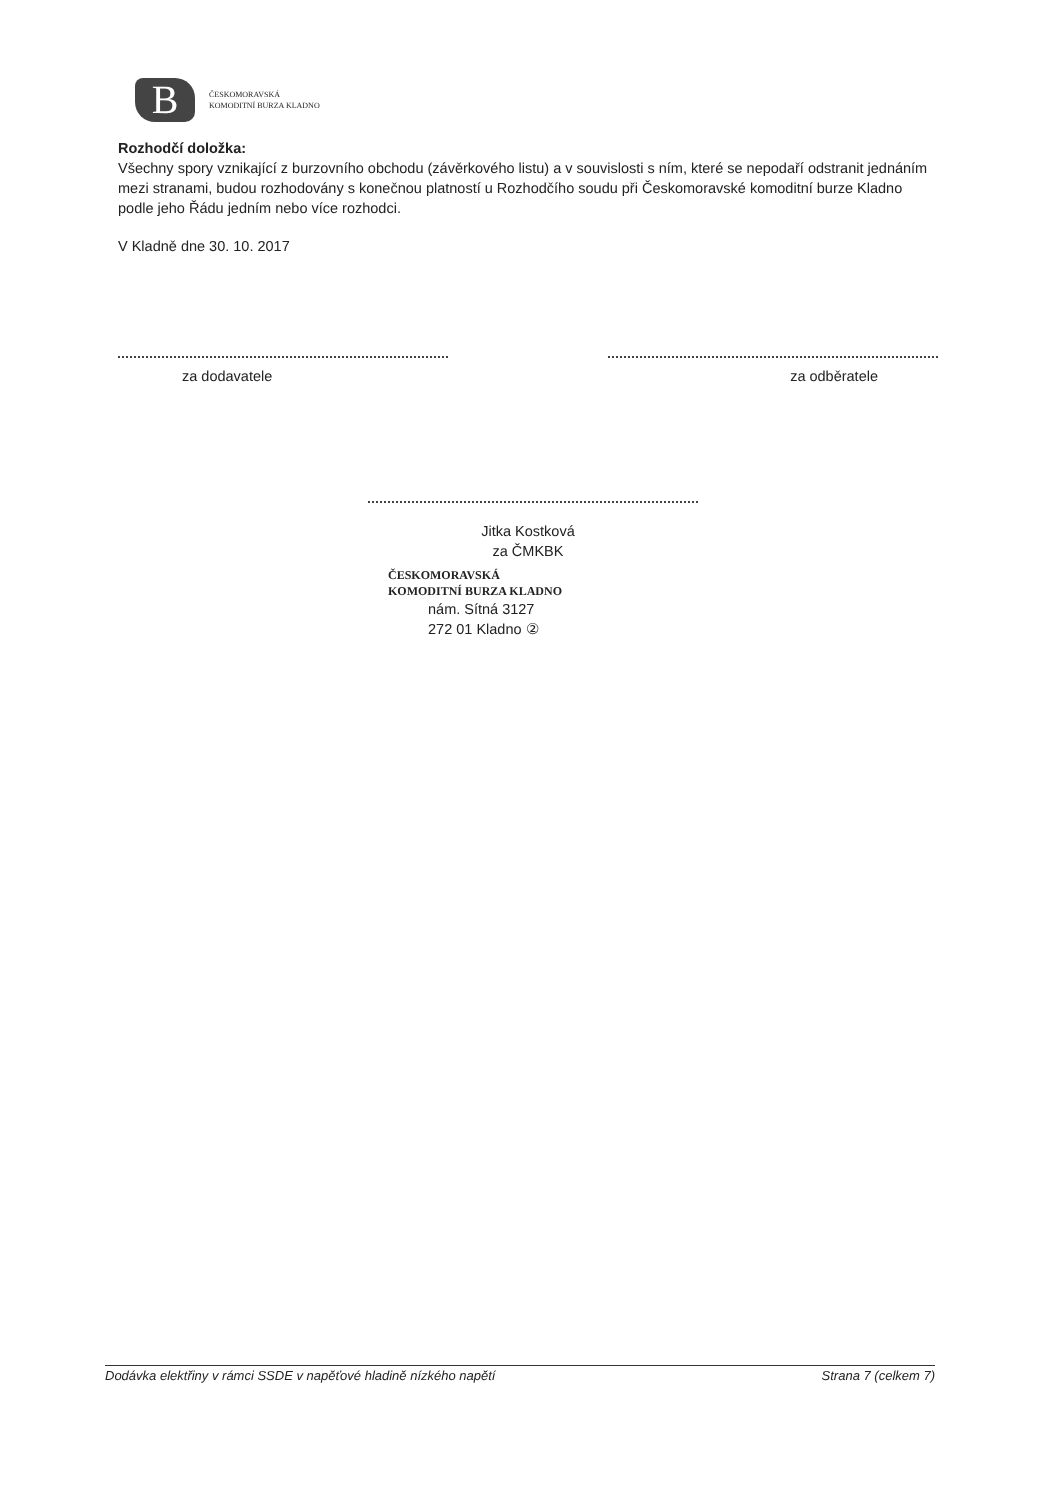B
ČESKOMORAVSKÁ
KOMODITNÍ BURZA KLADNO
Rozhodčí doložka:
Všechny spory vznikající z burzovního obchodu (závěrkového listu) a v souvislosti s ním, které se nepodaří odstranit jednáním mezi stranami, budou rozhodovány s konečnou platností u Rozhodčího soudu při Českomoravské komoditní burze Kladno podle jeho Řádu jedním nebo více rozhodci.
V Kladně dne 30. 10. 2017
za dodavatele za odběratele
Jitka Kostková
za ČMKBK
ČESKOMORAVSKÁ
KOMODITNÍ BURZA KLADNO
nám. Sítná 3127
272 01 Kladno ②
Dodávka elektřiny v rámci SSDE v napěťové hladině nízkého napětí Strana 7 (celkem 7)